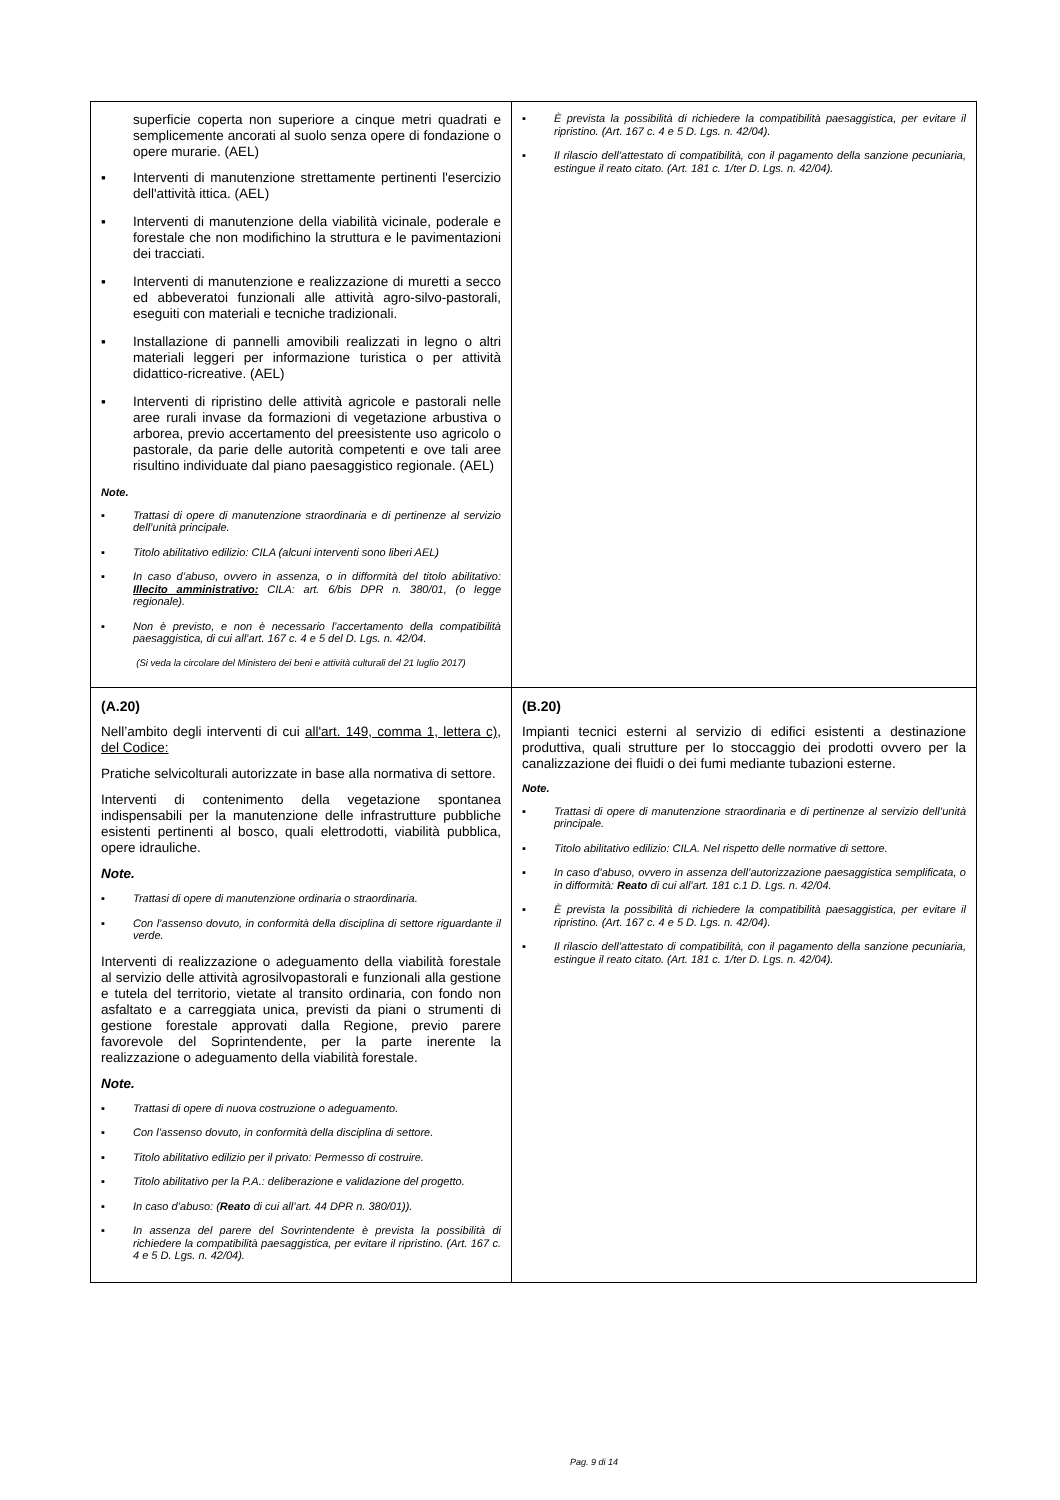| superficie coperta non superiore a cinque metri quadrati e semplicemente ancorati al suolo senza opere di fondazione o opere murarie. (AEL) ▪ Interventi di manutenzione strettamente pertinenti l'esercizio dell'attività ittica. (AEL) ▪ Interventi di manutenzione della viabilità vicinale, poderale e forestale che non modifichino la struttura e le pavimentazioni dei tracciati. ▪ Interventi di manutenzione e realizzazione di muretti a secco ed abbeveratoi funzionali alle attività agro-silvo-pastorali, eseguiti con materiali e tecniche tradizionali. ▪ Installazione di pannelli amovibili realizzati in legno o altri materiali leggeri per informazione turistica o per attività didattico-ricreative. (AEL) ▪ Interventi di ripristino delle attività agricole e pastorali nelle aree rurali invase da formazioni di vegetazione arbustiva o arborea, previo accertamento del preesistente uso agricolo o pastorale, da parie delle autorità competenti e ove tali aree risultino individuate dal piano paesaggistico regionale. (AEL) Note. ▪ Trattasi di opere di manutenzione straordinaria e di pertinenze al servizio dell’unità principale. ▪ Titolo abilitativo edilizio: CILA (alcuni interventi sono liberi AEL) ▪ In caso d’abuso, ovvero in assenza, o in difformità del titolo abilitativo: Illecito amministrativo: CILA: art. 6/bis DPR n. 380/01, (o legge regionale). ▪ Non è previsto, e non è necessario l’accertamento della compatibilità paesaggistica, di cui all’art. 167 c. 4 e 5 del D. Lgs. n. 42/04. (Si veda la circolare del Ministero dei beni e attività culturali del 21 luglio 2017) | ▪ È prevista la possibilità di richiedere la compatibilità paesaggistica, per evitare il ripristino. (Art. 167 c. 4 e 5 D. Lgs. n. 42/04). ▪ Il rilascio dell’attestato di compatibilità, con il pagamento della sanzione pecuniaria, estingue il reato citato. (Art. 181 c. 1/ter D. Lgs. n. 42/04). |
| (A.20) Nell’ambito degli interventi di cui all'art. 149, comma 1, lettera c), del Codice: Pratiche selvicolturali autorizzate in base alla normativa di settore. Interventi di contenimento della vegetazione spontanea indispensabili per la manutenzione delle infrastrutture pubbliche esistenti pertinenti al bosco, quali elettrodotti, viabilità pubblica, opere idrauliche. Note. ▪ Trattasi di opere di manutenzione ordinaria o straordinaria. ▪ Con l’assenso dovuto, in conformità della disciplina di settore riguardante il verde. Interventi di realizzazione o adeguamento della viabilità forestale al servizio delle attività agrosilvopastorali e funzionali alla gestione e tutela del territorio, vietate al transito ordinaria, con fondo non asfaltato e a carreggiata unica, previsti da piani o strumenti di gestione forestale approvati dalla Regione, previo parere favorevole del Soprintendente, per la parte inerente la realizzazione o adeguamento della viabilità forestale. Note. ▪ Trattasi di opere di nuova costruzione o adeguamento. ▪ Con l’assenso dovuto, in conformità della disciplina di settore. ▪ Titolo abilitativo edilizio per il privato: Permesso di costruire. ▪ Titolo abilitativo per la P.A.: deliberazione e validazione del progetto. ▪ In caso d’abuso: ( Reato di cui all’art. 44 DPR n. 380/01)). ▪ In assenza del parere del Sovrintendente è prevista la possibilità di richiedere la compatibilità paesaggistica, per evitare il ripristino. (Art. 167 c. 4 e 5 D. Lgs. n. 42/04). | (B.20) Impianti tecnici esterni al servizio di edifici esistenti a destinazione produttiva, quali strutture per Io stoccaggio dei prodotti ovvero per la canalizzazione dei fluidi o dei fumi mediante tubazioni esterne. Note. ▪ Trattasi di opere di manutenzione straordinaria e di pertinenze al servizio dell’unità principale. ▪ Titolo abilitativo edilizio: CILA. Nel rispetto delle normative di settore. ▪ In caso d’abuso, ovvero in assenza dell’autorizzazione paesaggistica semplificata, o in difformità: Reato di cui all’art. 181 c.1 D. Lgs. n. 42/04. ▪ È prevista la possibilità di richiedere la compatibilità paesaggistica, per evitare il ripristino. (Art. 167 c. 4 e 5 D. Lgs. n. 42/04). ▪ Il rilascio dell’attestato di compatibilità, con il pagamento della sanzione pecuniaria, estingue il reato citato. (Art. 181 c. 1/ter D. Lgs. n. 42/04). |
Pag. 9 di 14